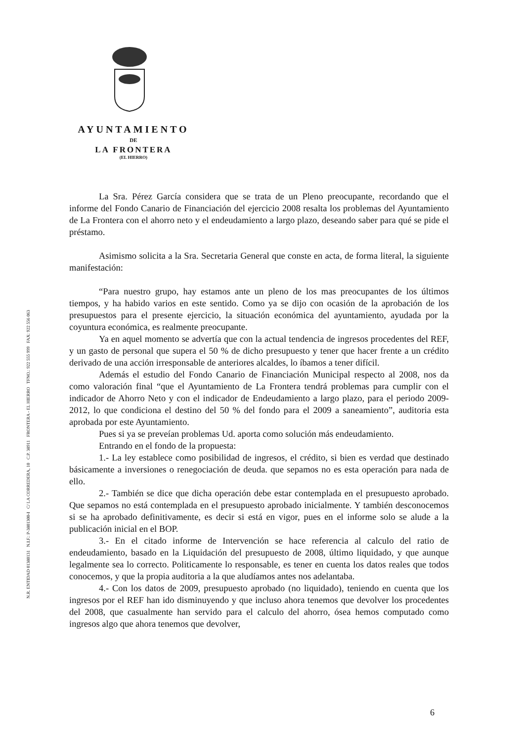AYUNTAMIENTO
DE
LA FRONTERA
(EL HIERRO)
N.R. ENTIDAD 01380131 N.I.F.: P-3801300-I C/ LA CORREDERA, 10 C.P. 38911 FRONTERA - EL HIERRO TFNO.: 922 555 999 FAX: 922 556 063
La Sra. Pérez García considera que se trata de un Pleno preocupante, recordando que el informe del Fondo Canario de Financiación del ejercicio 2008 resalta los problemas del Ayuntamiento de La Frontera con el ahorro neto y el endeudamiento a largo plazo, deseando saber para qué se pide el préstamo.
Asimismo solicita a la Sra. Secretaria General que conste en acta, de forma literal, la siguiente manifestación:
“Para nuestro grupo, hay estamos ante un pleno de los mas preocupantes de los últimos tiempos, y ha habido varios en este sentido. Como ya se dijo con ocasión de la aprobación de los presupuestos para el presente ejercicio, la situación económica del ayuntamiento, ayudada por la coyuntura económica, es realmente preocupante.
Ya en aquel momento se advertía que con la actual tendencia de ingresos procedentes del REF, y un gasto de personal que supera el 50 % de dicho presupuesto y tener que hacer frente a un crédito derivado de una acción irresponsable de anteriores alcaldes, lo íbamos a tener difícil.
Además el estudio del Fondo Canario de Financiación Municipal respecto al 2008, nos da como valoración final “que el Ayuntamiento de La Frontera tendrá problemas para cumplir con el indicador de Ahorro Neto y con el indicador de Endeudamiento a largo plazo, para el periodo 2009-2012, lo que condiciona el destino del 50 % del fondo para el 2009 a saneamiento”, auditoria esta aprobada por este Ayuntamiento.
Pues si ya se preveían problemas Ud. aporta como solución más endeudamiento.
Entrando en el fondo de la propuesta:
1.- La ley establece como posibilidad de ingresos, el crédito, si bien es verdad que destinado básicamente a inversiones o renegociación de deuda. que sepamos no es esta operación para nada de ello.
2.- También se dice que dicha operación debe estar contemplada en el presupuesto aprobado. Que sepamos no está contemplada en el presupuesto aprobado inicialmente. Y también desconocemos si se ha aprobado definitivamente, es decir si está en vigor, pues en el informe solo se alude a la publicación inicial en el BOP.
3.- En el citado informe de Intervención se hace referencia al calculo del ratio de endeudamiento, basado en la Liquidación del presupuesto de 2008, último liquidado, y que aunque legalmente sea lo correcto. Politicamente lo responsable, es tener en cuenta los datos reales que todos conocemos, y que la propia auditoria a la que aludíamos antes nos adelantaba.
4.- Con los datos de 2009, presupuesto aprobado (no liquidado), teniendo en cuenta que los ingresos por el REF han ido disminuyendo y que incluso ahora tenemos que devolver los procedentes del 2008, que casualmente han servido para el calculo del ahorro, ósea hemos computado como ingresos algo que ahora tenemos que devolver,
6